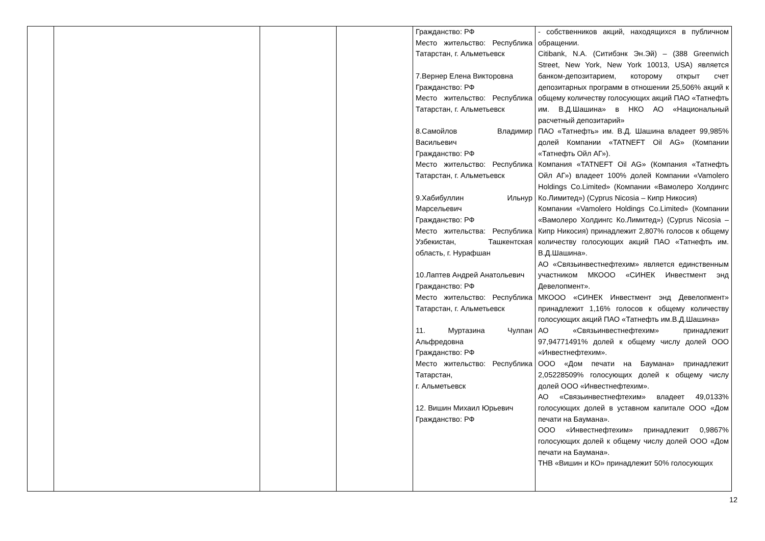| | | | | Гражданство: РФ Место жительство: Республика Татарстан, г. Альметьевск 7.Вернер Елена Викторовна Гражданство: РФ Место жительство: Республика Татарстан, г. Альметьевск 8.Самойлов Владимир Васильевич Гражданство: РФ Место жительство: Республика Татарстан, г. Альметьевск 9.Хабибуллин Ильнур Марсельевич Гражданство: РФ Место жительства: Республика Узбекистан, Ташкентская область, г. Нурафшан 10.Лаптев Андрей Анатольевич Гражданство: РФ Место жительство: Республика Татарстан, г. Альметьевск 11. Муртазина Чулпан Альфредовна Гражданство: РФ Место жительство: Республика Татарстан, г. Альметьевск 12. Вишин Михаил Юрьевич Гражданство: РФ | - собственников акций, находящихся в публичном обращении. Citibank, N.A. (Ситибэнк Эн.Эй) – (388 Greenwich Street, New York, New York 10013, USA) является банком-депозитарием, которому открыт счет депозитарных программ в отношении 25,506% акций к общему количеству голосующих акций ПАО «Татнефть им. В.Д.Шашина» в НКО АО «Национальный расчетный депозитарий» ПАО «Татнефть» им. В.Д. Шашина владеет 99,985% долей Компании «TATNEFT Oil AG» (Компании «Татнефть Ойл АГ»). Компания «TATNEFT Oil AG» (Компания «Татнефть Ойл АГ») владеет 100% долей Компании «Vamolero Holdings Co.Limited» (Компании «Вамолеро Холдингс Ко.Лимитед») (Cyprus Nicosia – Кипр Никосия) Компании «Vamolero Holdings Co.Limited» (Компании «Вамолеро Холдингс Ко.Лимитед») (Cyprus Nicosia – Кипр Никосия) принадлежит 2,807% голосов к общему количеству голосующих акций ПАО «Татнефть им. В.Д.Шашина». АО «Связьинвестнефтехим» является единственным участником МКООО «СИНЕК Инвестмент энд Девелопмент». МКООО «СИНЕК Инвестмент энд Девелопмент» принадлежит 1,16% голосов к общему количеству голосующих акций ПАО «Татнефть им.В.Д.Шашина» АО «Связьинвестнефтехим» принадлежит 97,94771491% долей к общему числу долей ООО «Инвестнефтехим». ООО «Дом печати на Баумана» принадлежит 2,05228509% голосующих долей к общему числу долей ООО «Инвестнефтехим». АО «Связьинвестнефтехим» владеет 49,0133% голосующих долей в уставном капитале ООО «Дом печати на Баумана». ООО «Инвестнефтехим» принадлежит 0,9867% голосующих долей к общему числу долей ООО «Дом печати на Баумана». ТНВ «Вишин и КО» принадлежит 50% голосующих |
12